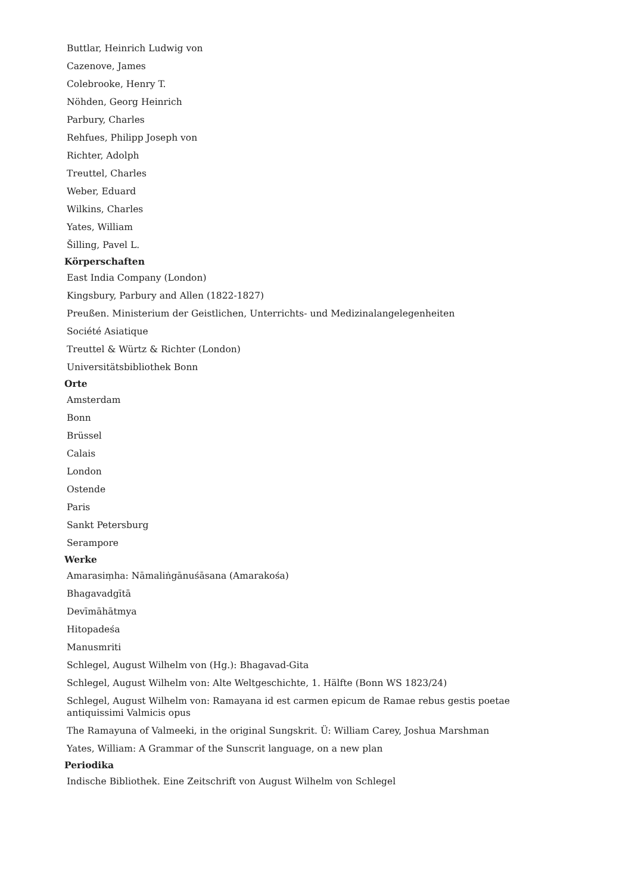Buttlar, Heinrich Ludwig von
Cazenove, James
Colebrooke, Henry T.
Nöhden, Georg Heinrich
Parbury, Charles
Rehfues, Philipp Joseph von
Richter, Adolph
Treuttel, Charles
Weber, Eduard
Wilkins, Charles
Yates, William
Šilling, Pavel L.
Körperschaften
East India Company (London)
Kingsbury, Parbury and Allen (1822-1827)
Preußen. Ministerium der Geistlichen, Unterrichts- und Medizinalangelegenheiten
Société Asiatique
Treuttel & Würtz & Richter (London)
Universitätsbibliothek Bonn
Orte
Amsterdam
Bonn
Brüssel
Calais
London
Ostende
Paris
Sankt Petersburg
Serampore
Werke
Amarasiṃha: Nāmaliṅgānuśāsana (Amarakośa)
Bhagavadgītā
Devīmāhātmya
Hitopadeśa
Manusmriti
Schlegel, August Wilhelm von (Hg.): Bhagavad-Gita
Schlegel, August Wilhelm von: Alte Weltgeschichte, 1. Hälfte (Bonn WS 1823/24)
Schlegel, August Wilhelm von: Ramayana id est carmen epicum de Ramae rebus gestis poetae antiquissimi Valmicis opus
The Ramayuna of Valmeeki, in the original Sungskrit. Ü: William Carey, Joshua Marshman
Yates, William: A Grammar of the Sunscrit language, on a new plan
Periodika
Indische Bibliothek. Eine Zeitschrift von August Wilhelm von Schlegel